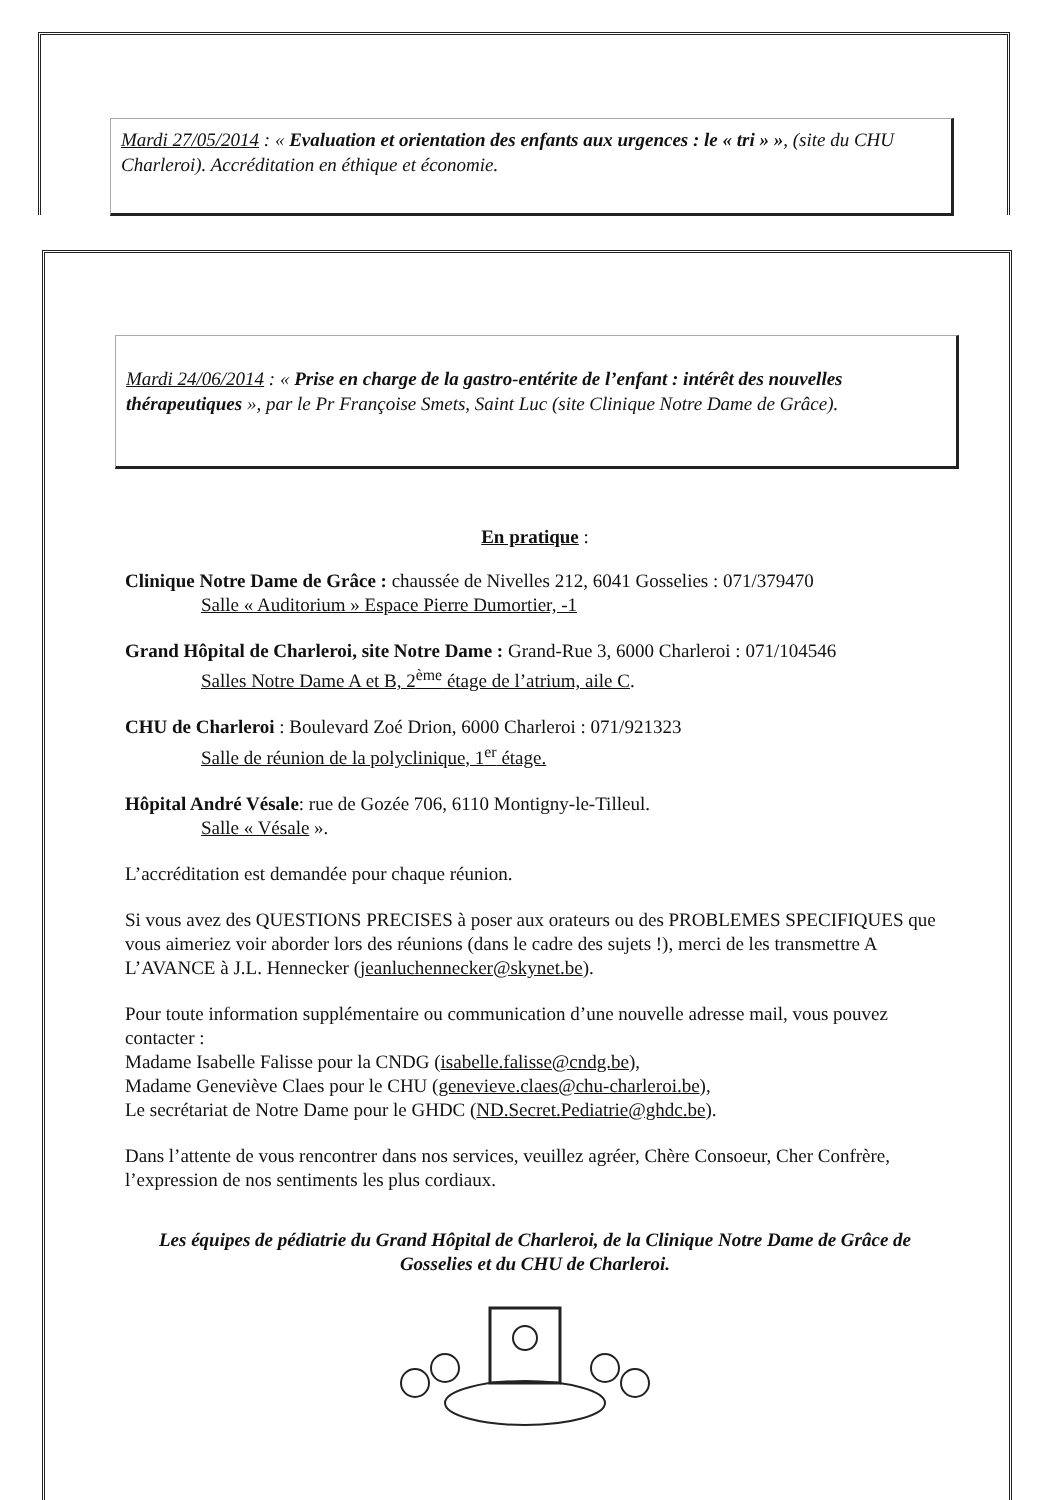Mardi 27/05/2014 : « Evaluation et orientation des enfants aux urgences : le « tri » », (site du CHU Charleroi). Accréditation en éthique et économie.
Mardi 24/06/2014 : « Prise en charge de la gastro-entérite de l’enfant : intérêt des nouvelles thérapeutiques », par le Pr Françoise Smets, Saint Luc (site Clinique Notre Dame de Grâce).
En pratique :
Clinique Notre Dame de Grâce : chaussée de Nivelles 212, 6041 Gosselies : 071/379470
Salle « Auditorium » Espace Pierre Dumortier, -1
Grand Hôpital de Charleroi, site Notre Dame : Grand-Rue 3, 6000 Charleroi : 071/104546
Salles Notre Dame A et B, 2<sup>ème</sup> étage de l’atrium, aile C.
CHU de Charleroi : Boulevard Zoé Drion, 6000 Charleroi : 071/921323
Salle de réunion de la polyclinique, 1<sup>er</sup> étage.
Hôpital André Vésale: rue de Gozée 706, 6110 Montigny-le-Tilleul.
Salle « Vésale ».
L’accréditation est demandée pour chaque réunion.
Si vous avez des QUESTIONS PRECISES à poser aux orateurs ou des PROBLEMES SPECIFIQUES que vous aimeriez voir aborder lors des réunions (dans le cadre des sujets !), merci de les transmettre A L’AVANCE à J.L. Hennecker (jeanluchennecker@skynet.be).
Pour toute information supplémentaire ou communication d’une nouvelle adresse mail, vous pouvez contacter :
Madame Isabelle Falisse pour la CNDG (isabelle.falisse@cndg.be),
Madame Geneviève Claes pour le CHU (genevieve.claes@chu-charleroi.be),
Le secrétariat de Notre Dame pour le GHDC (ND.Secret.Pediatrie@ghdc.be).
Dans l’attente de vous rencontrer dans nos services, veuillez agréer, Chère Consoeur, Cher Confrère, l’expression de nos sentiments les plus cordiaux.
Les équipes de pédiatrie du Grand Hôpital de Charleroi, de la Clinique Notre Dame de Grâce de Gosselies et du CHU de Charleroi.